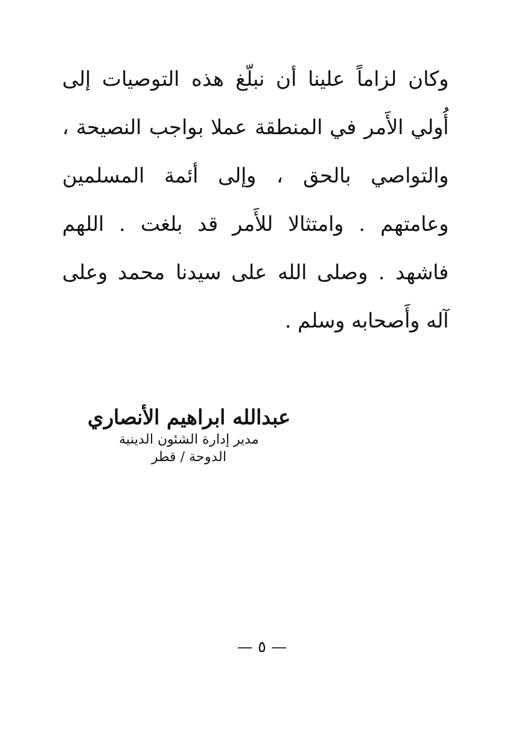وكان لزاماً علينا أن نبلّغ هذه التوصيات إلى أُولي الأَمر في المنطقة عملا بواجب النصيحة ، والتواصي بالحق ، وإلى أئمة المسلمين وعامتهم . وامتثالا للأَمر قد بلغت . اللهم فاشهد . وصلى الله على سيدنا محمد وعلى آله وأَصحابه وسلم .
عبدالله ابراهيم الأنصاري
مدير إدارة الشئون الدينية
الدوحة / قطر
— ٥ —